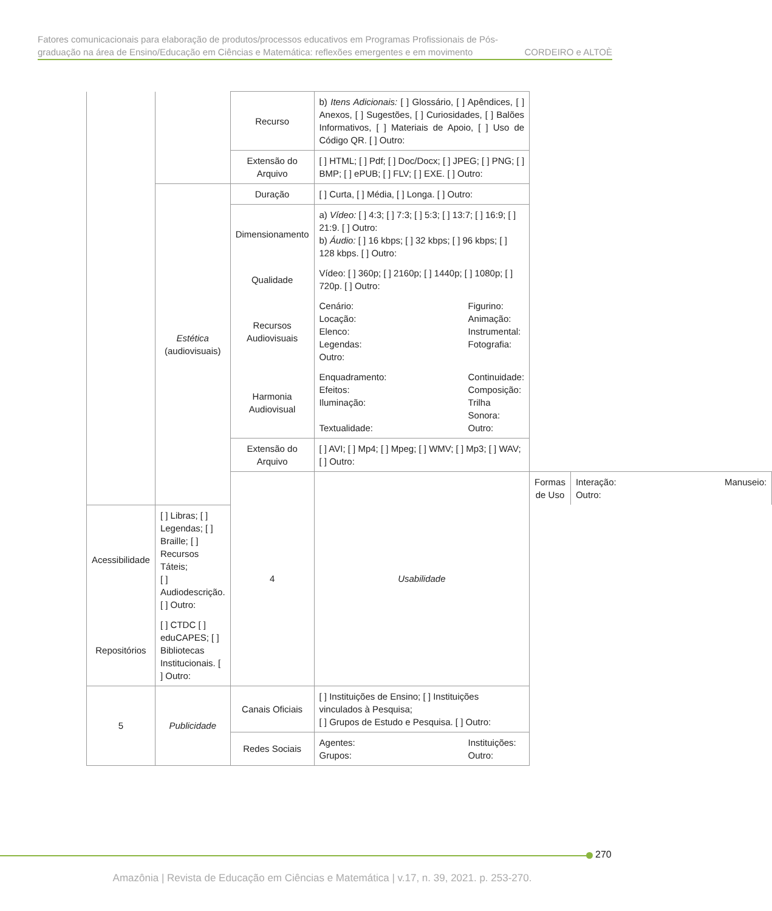Fatores comunicacionais para elaboração de produtos/processos educativos em Programas Profissionais de Pós-
graduação na área de Ensino/Educação em Ciências e Matemática: reflexões emergentes e em movimento CORDEIRO e ALTOÈ
| | | Recurso | b) Itens Adicionais: [ ] Glossário, [ ] Apêndices, [ ] Anexos, [ ] Sugestões, [ ] Curiosidades, [ ] Balões Informativos, [ ] Materiais de Apoio, [ ] Uso de Código QR. [ ] Outro: | | |
| | | Extensão do Arquivo | [ ] HTML; [ ] Pdf; [ ] Doc/Docx; [ ] JPEG; [ ] PNG; [ ] BMP; [ ] ePUB; [ ] FLV; [ ] EXE. [ ] Outro: | | |
| | Estética (audiovisuais) | Duração | [ ] Curta, [ ] Média, [ ] Longa. [ ] Outro: | | |
| | | Dimensionamento | a) Vídeo: [ ] 4:3; [ ] 7:3; [ ] 5:3; [ ] 13:7; [ ] 16:9; [ ] 21:9. [ ] Outro: b) Áudio: [ ] 16 kbps; [ ] 32 kbps; [ ] 96 kbps; [ ] 128 kbps. [ ] Outro: | | |
| | | Qualidade | Vídeo: [ ] 360p; [ ] 2160p; [ ] 1440p; [ ] 1080p; [ ] 720p. [ ] Outro: | | |
| | | Recursos Audiovisuais | Cenário: Figurino: Locação: Animação: Elenco: Instrumental: Legendas: Fotografia: Outro: | | |
| | | Harmonia Audiovisual | Enquadramento: Continuidade: Efeitos: Composição: Iluminação: Trilha Sonora: Textualidade: Outro: | | |
| | | Extensão do Arquivo | [ ] AVI; [ ] Mp4; [ ] Mpeg; [ ] WMV; [ ] Mp3; [ ] WAV; [ ] Outro: | | |
| | | 4 | Usabilidade | Formas de Uso | Interação: Manuseio: Outro: |
| Acessibilidade | [ ] Libras; [ ] Legendas; [ ] Braille; [ ] Recursos Táteis; [ ] Audiodescrição. [ ] Outro: | | | | |
| Repositórios | [ ] CTDC [ ] eduCAPES; [ ] Bibliotecas Institucionais. [ ] Outro: | | | | |
| 5 | Publicidade | Canais Oficiais | [ ] Instituições de Ensino; [ ] Instituições vinculados à Pesquisa; [ ] Grupos de Estudo e Pesquisa. [ ] Outro: | | |
| | | Redes Sociais | Agentes: Instituições: Grupos: Outro: | | |
270
Amazônia | Revista de Educação em Ciências e Matemática | v.17, n. 39, 2021. p. 253-270.